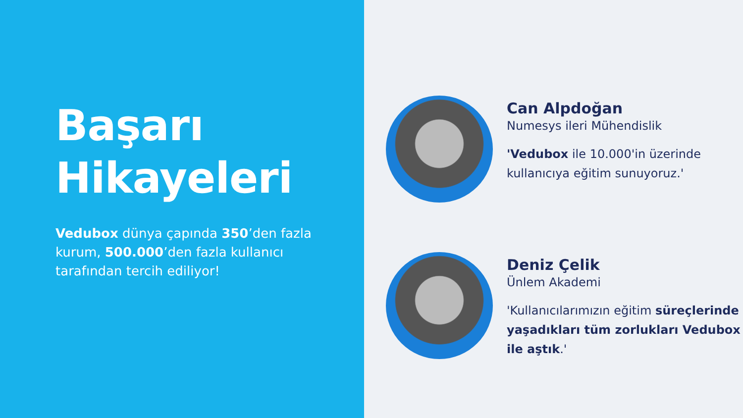Başarı
Hikayeleri
Vedubox dünya çapında 350’den fazla kurum, 500.000’den fazla kullanıcı tarafından tercih ediliyor!
Can Alpdoğan
Numesys ileri Mühendislik
'Vedubox ile 10.000'in üzerinde kullanıcıya eğitim sunuyoruz.'
Deniz Çelik
Ünlem Akademi
'Kullanıcılarımızın eğitim süreçlerinde yaşadıkları tüm zorlukları Vedubox ile aştık.'